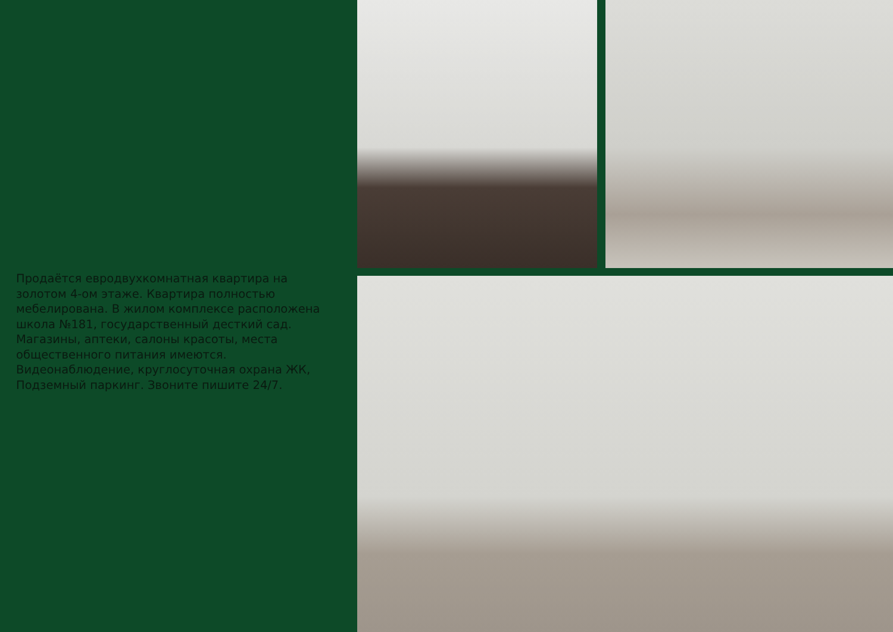Продаётся евродвухкомнатная квартира на золотом 4-ом этаже. Квартира полностью мебелирована. В жилом комплексе расположена школа №181, государственный десткий сад. Магазины, аптеки, салоны красоты, места общественного питания имеются. Видеонаблюдение, круглосуточная охрана ЖК, Подземный паркинг. Звоните пишите 24/7.